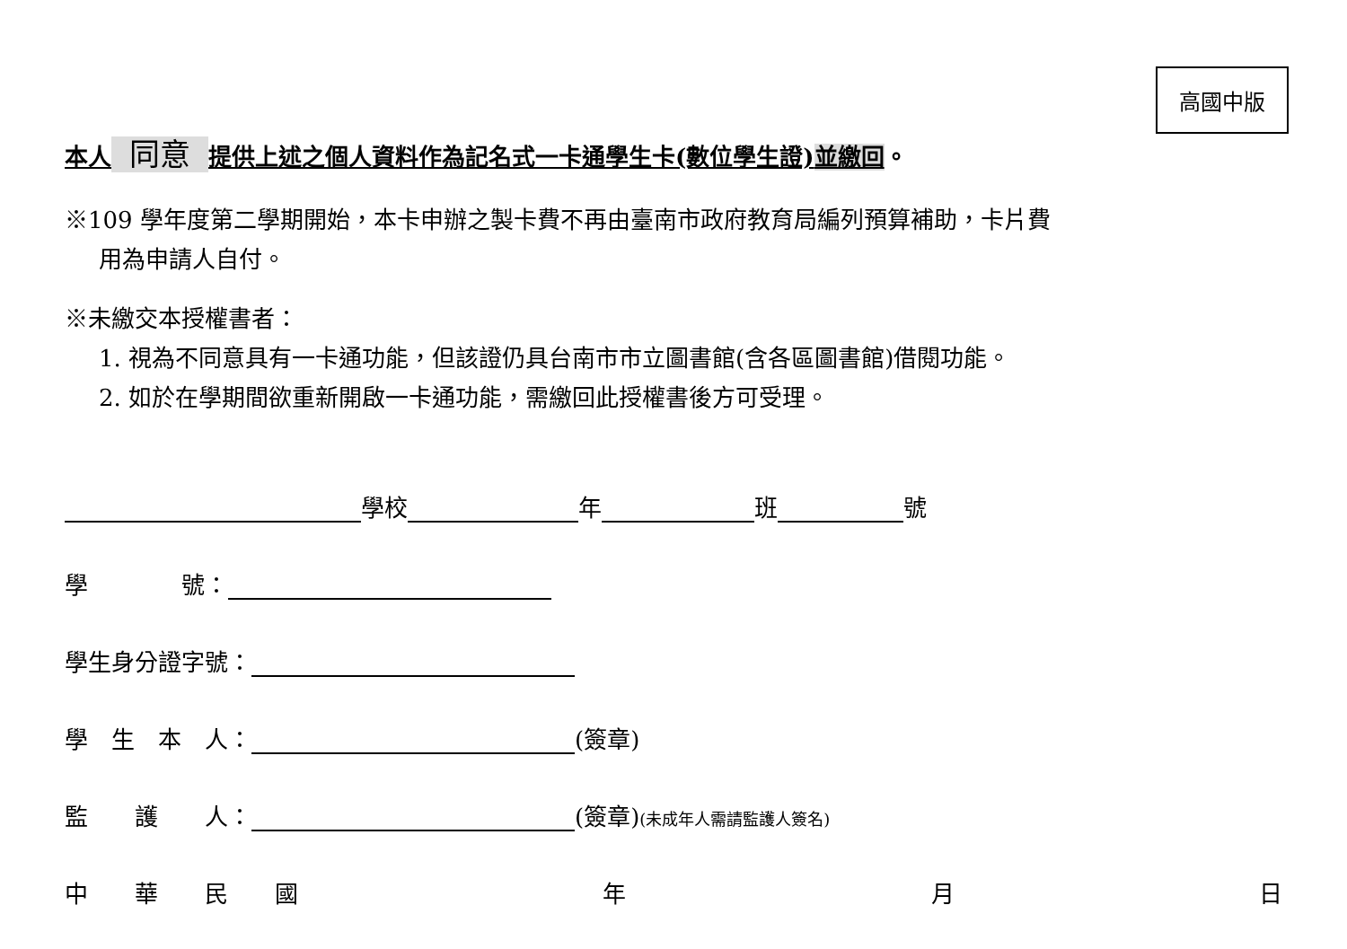高國中版
本人 同意 提供上述之個人資料作為記名式一卡通學生卡(數位學生證)並繳回。
※109 學年度第二學期開始，本卡申辦之製卡費不再由臺南市政府教育局編列預算補助，卡片費
用為申請人自付。
※未繳交本授權書者：
1. 視為不同意具有一卡通功能，但該證仍具台南市市立圖書館(含各區圖書館)借閱功能。
2. 如於在學期間欲重新開啟一卡通功能，需繳回此授權書後方可受理。
學校 年 班 號
學　　　　號：
學生身分證字號：
學　生　本　人： (簽章)
監　　護　　人： (簽章)(未成年人需請監護人簽名)
中　　華　　民　　國 年 月 日